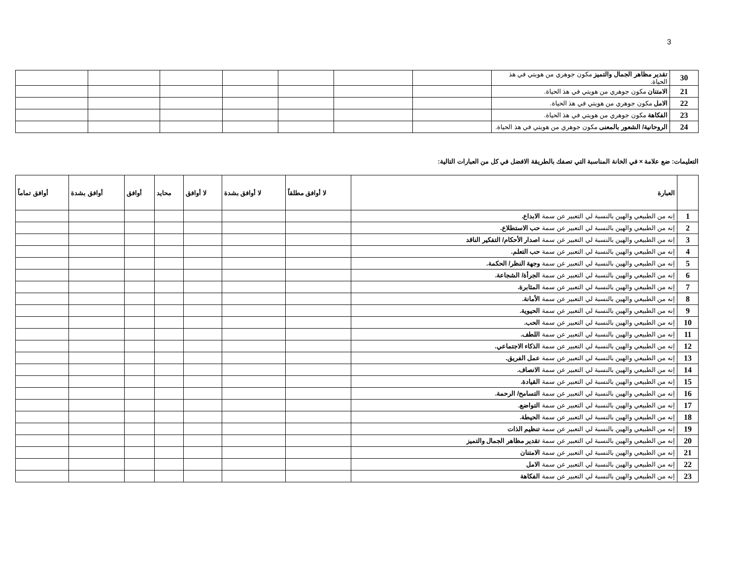3
| 30 | تقدير مظاهر الجمال والتميز مكون جوهري من هويتي في هذ الحياة. | | | | | | | |
| 21 | الامتنان مكون جوهري من هويتي في هذ الحياة. | | | | | | | |
| 22 | الامل مكون جوهري من هويتي في هذ الحياة. | | | | | | | |
| 23 | الفكاهة مكون جوهري من هويتي في هذ الحياة. | | | | | | | |
| 24 | الروحانية/ الشعور بالمعنى مكون جوهري من هويتي في هذ الحياة. | | | | | | | |
التعليمات: ضع علامة × في الخانة المناسبة التي تصفك بالطريقة الافضل في كل من العبارات التالية:
| | العبارة | لا أوافق مطلقاً | لا أوافق بشدة | لا أوافق | محايد | أوافق | أوافق بشدة | أوافق تماماً |
| --- | --- | --- | --- | --- | --- | --- | --- | --- |
| 1 | إنه من الطبيعي والهين بالنسبة لي التعبير عن سمة الابداع. | | | | | | | |
| 2 | إنه من الطبيعي والهين بالنسبة لي التعبير عن سمة حب الاستطلاع. | | | | | | | |
| 3 | إنه من الطبيعي والهين بالنسبة لي التعبير عن سمة اصدار الأحكام/ التفكير الناقد | | | | | | | |
| 4 | إنه من الطبيعي والهين بالنسبة لي التعبير عن سمة حب التعلم. | | | | | | | |
| 5 | إنه من الطبيعي والهين بالنسبة لي التعبير عن سمة وجهة النظر/ الحكمة. | | | | | | | |
| 6 | إنه من الطبيعي والهين بالنسبة لي التعبير عن سمة الجرأة/ الشجاعة. | | | | | | | |
| 7 | إنه من الطبيعي والهين بالنسبة لي التعبير عن سمة المثابرة. | | | | | | | |
| 8 | إنه من الطبيعي والهين بالنسبة لي التعبير عن سمة الأمانة. | | | | | | | |
| 9 | إنه من الطبيعي والهين بالنسبة لي التعبير عن سمة الحيوية. | | | | | | | |
| 10 | إنه من الطبيعي والهين بالنسبة لي التعبير عن سمة الحب. | | | | | | | |
| 11 | إنه من الطبيعي والهين بالنسبة لي التعبير عن سمة اللطف. | | | | | | | |
| 12 | إنه من الطبيعي والهين بالنسبة لي التعبير عن سمة الذكاء الاجتماعي. | | | | | | | |
| 13 | إنه من الطبيعي والهين بالنسبة لي التعبير عن سمة عمل الفريق. | | | | | | | |
| 14 | إنه من الطبيعي والهين بالنسبة لي التعبير عن سمة الانصاف. | | | | | | | |
| 15 | إنه من الطبيعي والهين بالنسبة لي التعبير عن سمة القيادة. | | | | | | | |
| 16 | إنه من الطبيعي والهين بالنسبة لي التعبير عن سمة التسامح/ الرحمة. | | | | | | | |
| 17 | إنه من الطبيعي والهين بالنسبة لي التعبير عن سمة التواضع. | | | | | | | |
| 18 | إنه من الطبيعي والهين بالنسبة لي التعبير عن سمة الحيطة. | | | | | | | |
| 19 | إنه من الطبيعي والهين بالنسبة لي التعبير عن سمة تنظيم الذات | | | | | | | |
| 20 | إنه من الطبيعي والهين بالنسبة لي التعبير عن سمة تقدير مظاهر الجمال والتميز | | | | | | | |
| 21 | إنه من الطبيعي والهين بالنسبة لي التعبير عن سمة الامتنان | | | | | | | |
| 22 | إنه من الطبيعي والهين بالنسبة لي التعبير عن سمة الامل | | | | | | | |
| 23 | إنه من الطبيعي والهين بالنسبة لي التعبير عن سمة الفكاهة | | | | | | | |